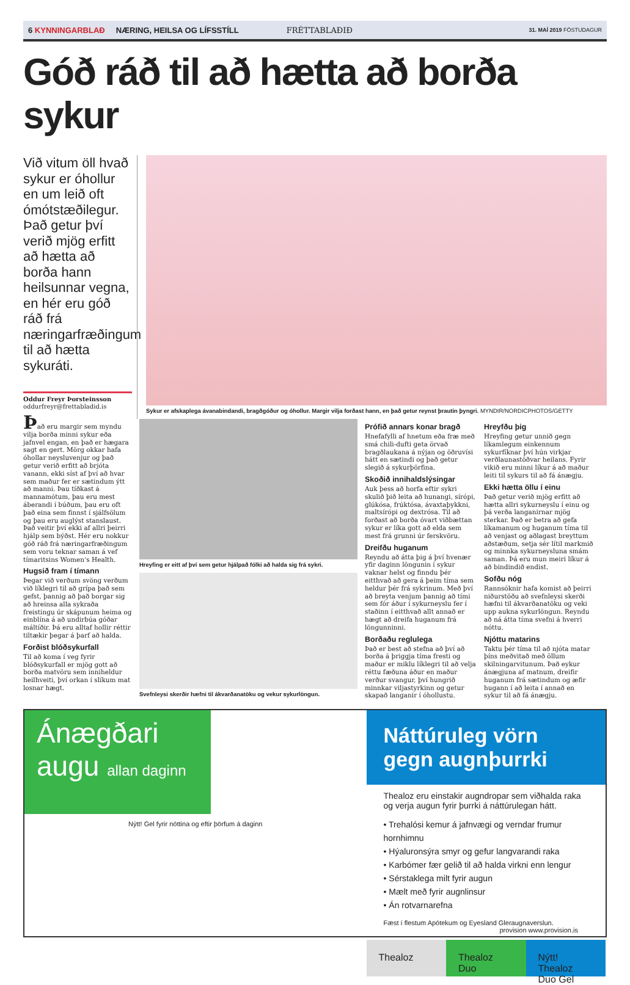6 KYNNINGARBLAÐ NÆRING, HEILSA OG LÍFSSTÍLL FRÉTTABLAÐIÐ 31. MAÍ 2019 FÖSTUDAGUR
Góð ráð til að hætta að borða sykur
Við vitum öll hvað sykur er óhollur en um leið oft ómótstæðilegur. Það getur því verið mjög erfitt að hætta að borða hann heilsunnar vegna, en hér eru góð ráð frá næringarfræðingum til að hætta sykuráti.
Oddur Freyr Þorsteinsson
oddurfreyr@frettabladid.is
Sykur er afskaplega ávanabindandi, bragðgóður og óhollur. Margir vilja forðast hann, en það getur reynst þrautin þyngri. MYNDIR/NORDICPHOTOS/GETTY
Það eru margir sem myndu vilja borða minni sykur eða jafnvel engan, en það er hægara sagt en gert. Mörg okkar hafa óhollar neysluvenjur og það getur verið erfitt að brjóta vanann, ekki síst af því að hvar sem maður fer er sætindum ýtt að manni. Þau tíðkast á mannamótum, þau eru mest áberandi í búðum, þau eru oft það eina sem finnst í sjálfsölum og þau eru auglýst stanslaust. Það veitir því ekki af allri þeirri hjálp sem býðst. Hér eru nokkur góð ráð frá næringarfræðingum sem voru teknar saman á vef tímaritsins Women‘s Health.
Hugsið fram í tímann
Þegar við verðum svöng verðum við líklegri til að grípa það sem gefst, þannig að það borgar sig að hreinsa alla sykraða freistingu úr skápunum heima og einblína á að undirbúa góðar máltíðir. Þá eru alltaf hollir réttir tiltækir þegar á þarf að halda.
Forðist blóðsykurfall
Til að koma í veg fyrir blóðsykurfall er mjög gott að borða matvöru sem inniheldur heilhveiti, því orkan í slíkum mat losnar hægt.
Hreyfing er eitt af því sem getur hjálpað fólki að halda sig frá sykri.
Svefnleysi skerðir hæfni til ákvarðanatöku og vekur sykurlöngun.
Prófið annars konar bragð
Hnefafylli af hnetum eða fræ með smá chili-dufti geta örvað bragðlaukana á nýjan og öðruvísi hátt en sætindi og það getur slegið á sykurþörfina.
Skoðið innihaldslýsingar
Auk þess að horfa eftir sykri skulið þið leita að hunangi, sírópi, glúkósa, frúktósa, ávaxtaþykkni, maltsírópi og dextrósa. Til að forðast að borða óvart viðbættan sykur er líka gott að elda sem mest frá grunni úr ferskvöru.
Dreifðu huganum
Reyndu að átta þig á því hvenær yfir daginn löngunin í sykur vaknar helst og finndu þér eitthvað að gera á þeim tíma sem heldur þér frá sykrinum. Með því að breyta venjum þannig að tími sem fór áður í sykurneyslu fer í staðinn í eitthvað allt annað er hægt að dreifa huganum frá löngunninni.
Borðaðu reglulega
Það er best að stefna að því að borða á þriggja tíma fresti og maður er miklu líklegri til að velja réttu fæðuna áður en maður verður svangur, því hungrið minnkar viljastyrkinn og getur skapað langanir í óhollustu.
Hreyfðu þig
Hreyfing getur unnið gegn líkamlegum einkennum sykurfíknar því hún virkjar verðlaunastöðvar heilans. Fyrir vikið eru minni líkur á að maður leiti til sykurs til að fá ánægju.
Ekki hætta öllu í einu
Það getur verið mjög erfitt að hætta allri sykurneyslu í einu og þá verða langanirnar mjög sterkar. Það er betra að gefa líkamanum og huganum tíma til að venjast og aðlagast breyttum aðstæðum, setja sér lítil markmið og minnka sykurneysluna smám saman. Þá eru mun meiri líkur á að bindindið endist.
Sofðu nóg
Rannsóknir hafa komist að þeirri niðurstöðu að svefnleysi skerði hæfni til ákvarðanatöku og veki upp aukna sykurlöngun. Reyndu að ná átta tíma svefni á hverri nóttu.
Njóttu matarins
Taktu þér tíma til að njóta matar þíns meðvitað með öllum skilningarvitunum. Það eykur ánægjuna af matnum, dreifir huganum frá sætindum og æfir hugann í að leita í annað en sykur til að fá ánægju.
Ánægðari augu allan daginn
Nýtt! Gel fyrir nóttina og eftir þörfum á daginn
Náttúruleg vörn gegn augnþurrki
Thealoz eru einstakir augndropar sem viðhalda raka og verja augun fyrir þurrki á náttúrulegan hátt.
• Trehalósi kemur á jafnvægi og verndar frumur hornhimnu
• Hýaluronsýra smyr og gefur langvarandi raka
• Karbómer fær gelið til að halda virkni enn lengur
• Sérstaklega milt fyrir augun
• Mælt með fyrir augnlinsur
• Án rotvarnarefna
Fæst í flestum Apótekum og Eyesland Gleraugnaverslun. provision www.provision.is
Thealoz Thealoz Duo Nýtt! Thealoz Duo Gel